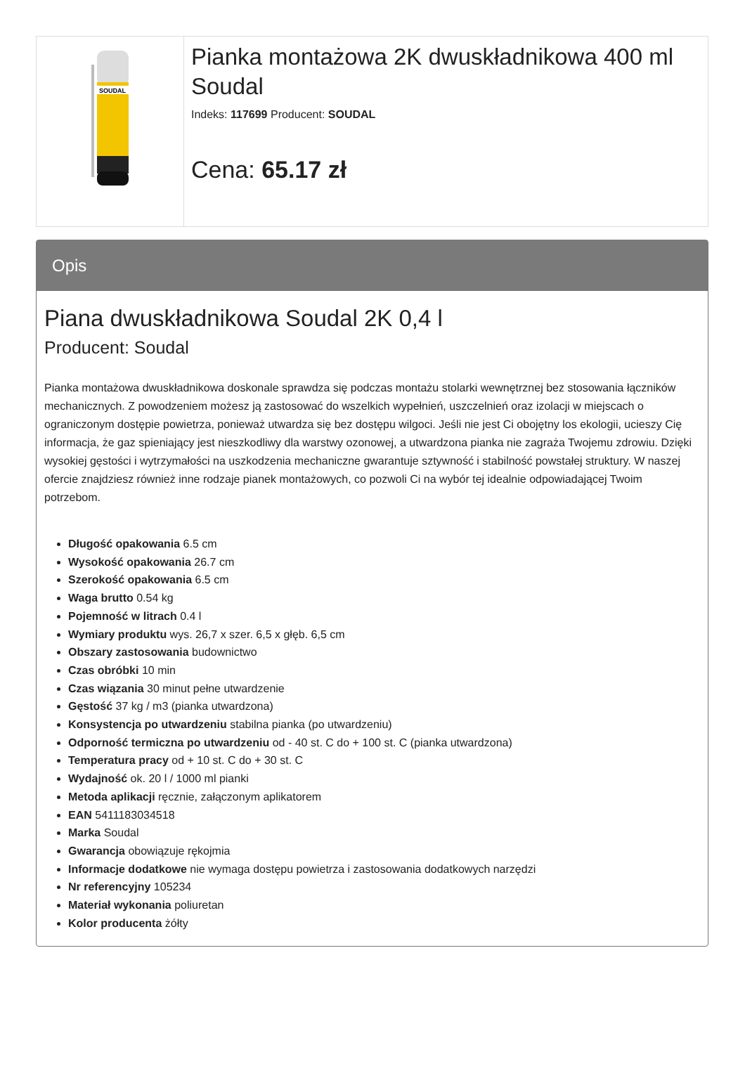SOUDAL
Pianka montażowa 2K dwuskładnikowa 400 ml Soudal
Indeks: 117699 Producent: SOUDAL
Cena: 65.17 zł
Opis
Piana dwuskładnikowa Soudal 2K 0,4 l
Producent: Soudal
Pianka montażowa dwuskładnikowa doskonale sprawdza się podczas montażu stolarki wewnętrznej bez stosowania łączników mechanicznych. Z powodzeniem możesz ją zastosować do wszelkich wypełnień, uszczelnień oraz izolacji w miejscach o ograniczonym dostępie powietrza, ponieważ utwardza się bez dostępu wilgoci. Jeśli nie jest Ci obojętny los ekologii, ucieszy Cię informacja, że gaz spieniający jest nieszkodliwy dla warstwy ozonowej, a utwardzona pianka nie zagraża Twojemu zdrowiu. Dzięki wysokiej gęstości i wytrzymałości na uszkodzenia mechaniczne gwarantuje sztywność i stabilność powstałej struktury. W naszej ofercie znajdziesz również inne rodzaje pianek montażowych, co pozwoli Ci na wybór tej idealnie odpowiadającej Twoim potrzebom.
Długość opakowania 6.5 cm
Wysokość opakowania 26.7 cm
Szerokość opakowania 6.5 cm
Waga brutto 0.54 kg
Pojemność w litrach 0.4 l
Wymiary produktu wys. 26,7 x szer. 6,5 x głęb. 6,5 cm
Obszary zastosowania budownictwo
Czas obróbki 10 min
Czas wiązania 30 minut pełne utwardzenie
Gęstość 37 kg / m3 (pianka utwardzona)
Konsystencja po utwardzeniu stabilna pianka (po utwardzeniu)
Odporność termiczna po utwardzeniu od - 40 st. C do + 100 st. C (pianka utwardzona)
Temperatura pracy od + 10 st. C do + 30 st. C
Wydajność ok. 20 l / 1000 ml pianki
Metoda aplikacji ręcznie, załączonym aplikatorem
EAN 5411183034518
Marka Soudal
Gwarancja obowiązuje rękojmia
Informacje dodatkowe nie wymaga dostępu powietrza i zastosowania dodatkowych narzędzi
Nr referencyjny 105234
Materiał wykonania poliuretan
Kolor producenta żółty